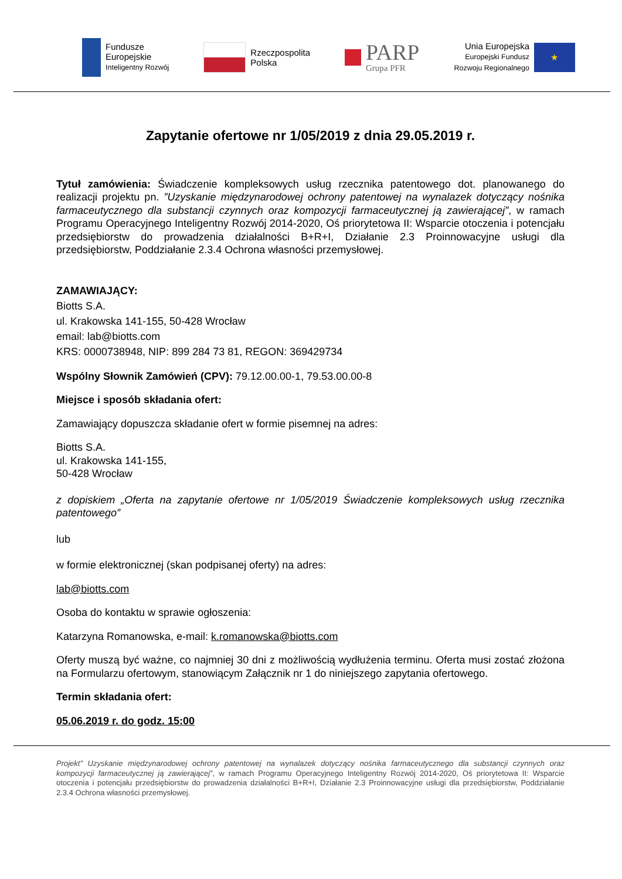Fundusze
Europejskie
Inteligentny Rozwój
Rzeczpospolita
Polska
PARP
Grupa PFR
Unia Europejska
Europejski Fundusz
Rozwoju Regionalnego
★
Zapytanie ofertowe nr 1/05/2019 z dnia 29.05.2019 r.
Tytuł zamówienia: Świadczenie kompleksowych usług rzecznika patentowego dot. planowanego do realizacji projektu pn. ”Uzyskanie międzynarodowej ochrony patentowej na wynalazek dotyczący nośnika farmaceutycznego dla substancji czynnych oraz kompozycji farmaceutycznej ją zawierającej”, w ramach Programu Operacyjnego Inteligentny Rozwój 2014-2020, Oś priorytetowa II: Wsparcie otoczenia i potencjału przedsiębiorstw do prowadzenia działalności B+R+I, Działanie 2.3 Proinnowacyjne usługi dla przedsiębiorstw, Poddziałanie 2.3.4 Ochrona własności przemysłowej.
ZAMAWIAJĄCY:
Biotts S.A.
ul. Krakowska 141-155, 50-428 Wrocław
email: lab@biotts.com
KRS: 0000738948, NIP: 899 284 73 81, REGON: 369429734
Wspólny Słownik Zamówień (CPV): 79.12.00.00-1, 79.53.00.00-8
Miejsce i sposób składania ofert:
Zamawiający dopuszcza składanie ofert w formie pisemnej na adres:
Biotts S.A.
ul. Krakowska 141-155,
50-428 Wrocław
z dopiskiem „Oferta na zapytanie ofertowe nr 1/05/2019 Świadczenie kompleksowych usług rzecznika patentowego”
lub
w formie elektronicznej (skan podpisanej oferty) na adres:
lab@biotts.com
Osoba do kontaktu w sprawie ogłoszenia:
Katarzyna Romanowska, e-mail: k.romanowska@biotts.com
Oferty muszą być ważne, co najmniej 30 dni z możliwością wydłużenia terminu. Oferta musi zostać złożona na Formularzu ofertowym, stanowiącym Załącznik nr 1 do niniejszego zapytania ofertowego.
Termin składania ofert:
05.06.2019 r. do godz. 15:00
Projekt” Uzyskanie międzynarodowej ochrony patentowej na wynalazek dotyczący nośnika farmaceutycznego dla substancji czynnych oraz kompozycji farmaceutycznej ją zawierającej”, w ramach Programu Operacyjnego Inteligentny Rozwój 2014-2020, Oś priorytetowa II: Wsparcie otoczenia i potencjału przedsiębiorstw do prowadzenia działalności B+R+I, Działanie 2.3 Proinnowacyjne usługi dla przedsiębiorstw, Poddziałanie 2.3.4 Ochrona własności przemysłowej.